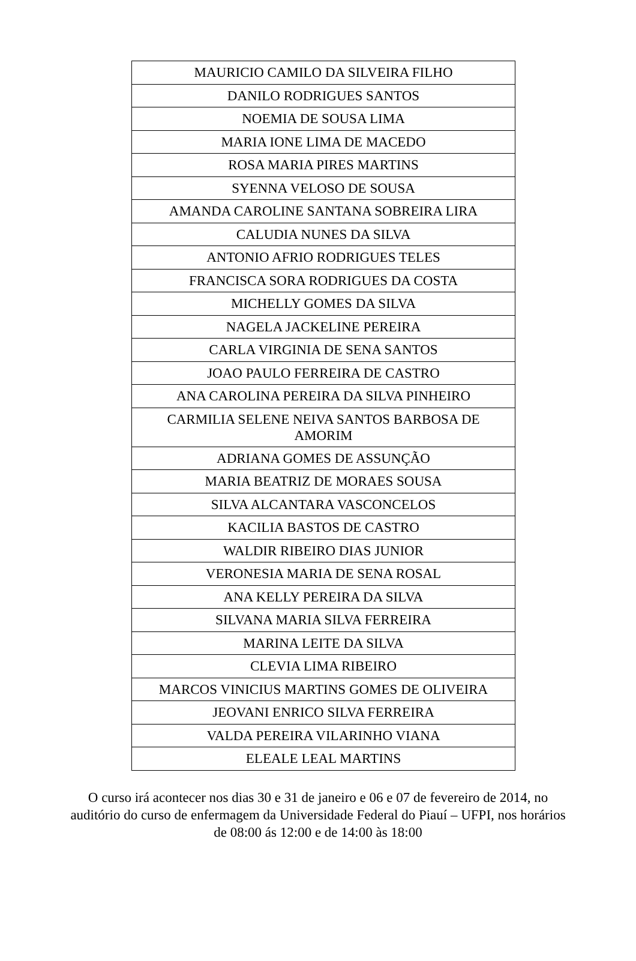| MAURICIO CAMILO DA SILVEIRA FILHO |
| DANILO RODRIGUES SANTOS |
| NOEMIA DE SOUSA LIMA |
| MARIA IONE LIMA DE MACEDO |
| ROSA MARIA PIRES MARTINS |
| SYENNA VELOSO DE SOUSA |
| AMANDA CAROLINE SANTANA SOBREIRA LIRA |
| CALUDIA NUNES DA SILVA |
| ANTONIO AFRIO RODRIGUES TELES |
| FRANCISCA SORA RODRIGUES DA COSTA |
| MICHELLY GOMES DA SILVA |
| NAGELA JACKELINE PEREIRA |
| CARLA VIRGINIA DE SENA SANTOS |
| JOAO PAULO FERREIRA DE CASTRO |
| ANA CAROLINA PEREIRA DA SILVA PINHEIRO |
| CARMILIA SELENE NEIVA SANTOS BARBOSA DE AMORIM |
| ADRIANA GOMES DE ASSUNÇÃO |
| MARIA BEATRIZ DE MORAES SOUSA |
| SILVA ALCANTARA VASCONCELOS |
| KACILIA BASTOS DE CASTRO |
| WALDIR RIBEIRO DIAS JUNIOR |
| VERONESIA MARIA DE SENA ROSAL |
| ANA KELLY PEREIRA DA SILVA |
| SILVANA MARIA SILVA FERREIRA |
| MARINA LEITE DA SILVA |
| CLEVIA LIMA RIBEIRO |
| MARCOS VINICIUS MARTINS GOMES DE OLIVEIRA |
| JEOVANI ENRICO SILVA FERREIRA |
| VALDA PEREIRA VILARINHO VIANA |
| ELEALE LEAL MARTINS |
O curso irá acontecer nos dias 30 e 31 de janeiro e 06 e 07 de fevereiro de 2014, no auditório do curso de enfermagem da Universidade Federal do Piauí – UFPI, nos horários de 08:00 ás 12:00 e de 14:00 às 18:00